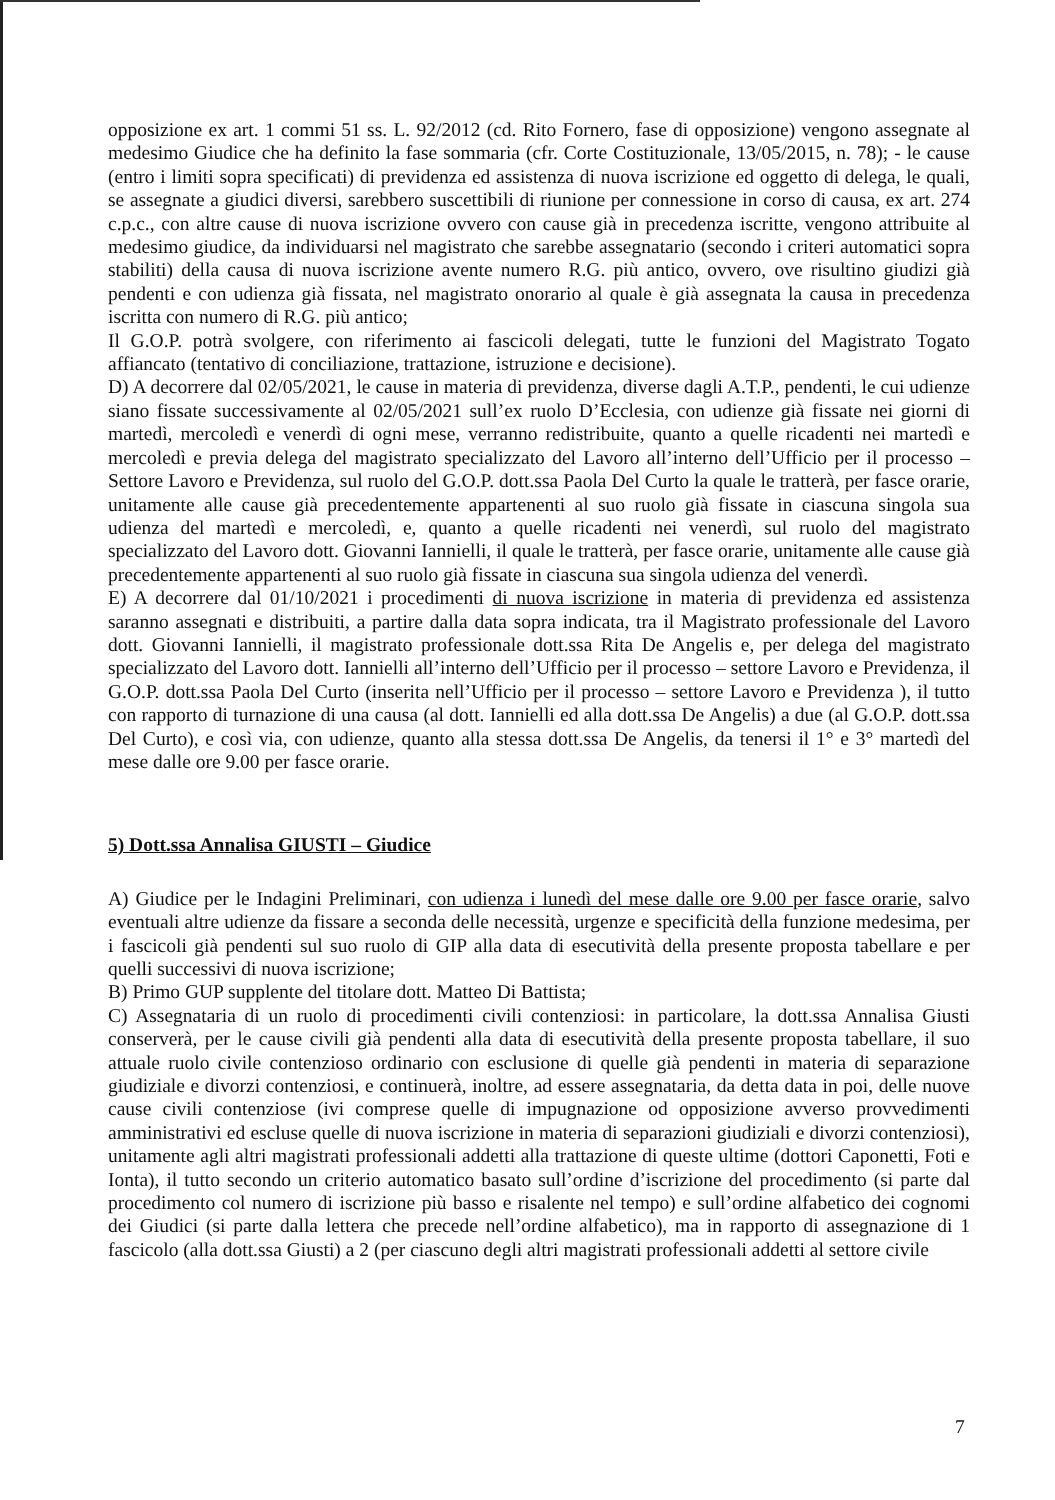opposizione ex art. 1 commi 51 ss. L. 92/2012 (cd. Rito Fornero, fase di opposizione) vengono assegnate al medesimo Giudice che ha definito la fase sommaria (cfr. Corte Costituzionale, 13/05/2015, n. 78); - le cause (entro i limiti sopra specificati) di previdenza ed assistenza di nuova iscrizione ed oggetto di delega, le quali, se assegnate a giudici diversi, sarebbero suscettibili di riunione per connessione in corso di causa, ex art. 274 c.p.c., con altre cause di nuova iscrizione ovvero con cause già in precedenza iscritte, vengono attribuite al medesimo giudice, da individuarsi nel magistrato che sarebbe assegnatario (secondo i criteri automatici sopra stabiliti) della causa di nuova iscrizione avente numero R.G. più antico, ovvero, ove risultino giudizi già pendenti e con udienza già fissata, nel magistrato onorario al quale è già assegnata la causa in precedenza iscritta con numero di R.G. più antico;
Il G.O.P. potrà svolgere, con riferimento ai fascicoli delegati, tutte le funzioni del Magistrato Togato affiancato (tentativo di conciliazione, trattazione, istruzione e decisione).
D) A decorrere dal 02/05/2021, le cause in materia di previdenza, diverse dagli A.T.P., pendenti, le cui udienze siano fissate successivamente al 02/05/2021 sull’ex ruolo D’Ecclesia, con udienze già fissate nei giorni di martedì, mercoledì e venerdì di ogni mese, verranno redistribuite, quanto a quelle ricadenti nei martedì e mercoledì e previa delega del magistrato specializzato del Lavoro all’interno dell’Ufficio per il processo – Settore Lavoro e Previdenza, sul ruolo del G.O.P. dott.ssa Paola Del Curto la quale le tratterà, per fasce orarie, unitamente alle cause già precedentemente appartenenti al suo ruolo già fissate in ciascuna singola sua udienza del martedì e mercoledì, e, quanto a quelle ricadenti nei venerdì, sul ruolo del magistrato specializzato del Lavoro dott. Giovanni Iannielli, il quale le tratterà, per fasce orarie, unitamente alle cause già precedentemente appartenenti al suo ruolo già fissate in ciascuna sua singola udienza del venerdì.
E) A decorrere dal 01/10/2021 i procedimenti di nuova iscrizione in materia di previdenza ed assistenza saranno assegnati e distribuiti, a partire dalla data sopra indicata, tra il Magistrato professionale del Lavoro dott. Giovanni Iannielli, il magistrato professionale dott.ssa Rita De Angelis e, per delega del magistrato specializzato del Lavoro dott. Iannielli all’interno dell’Ufficio per il processo – settore Lavoro e Previdenza, il G.O.P. dott.ssa Paola Del Curto (inserita nell’Ufficio per il processo – settore Lavoro e Previdenza ), il tutto con rapporto di turnazione di una causa (al dott. Iannielli ed alla dott.ssa De Angelis) a due (al G.O.P. dott.ssa Del Curto), e così via, con udienze, quanto alla stessa dott.ssa De Angelis, da tenersi il 1° e 3° martedì del mese dalle ore 9.00 per fasce orarie.
5) Dott.ssa Annalisa GIUSTI – Giudice
A) Giudice per le Indagini Preliminari, con udienza i lunedì del mese dalle ore 9.00 per fasce orarie, salvo eventuali altre udienze da fissare a seconda delle necessità, urgenze e specificità della funzione medesima, per i fascicoli già pendenti sul suo ruolo di GIP alla data di esecutività della presente proposta tabellare e per quelli successivi di nuova iscrizione;
B) Primo GUP supplente del titolare dott. Matteo Di Battista;
C) Assegnataria di un ruolo di procedimenti civili contenziosi: in particolare, la dott.ssa Annalisa Giusti conserverà, per le cause civili già pendenti alla data di esecutività della presente proposta tabellare, il suo attuale ruolo civile contenzioso ordinario con esclusione di quelle già pendenti in materia di separazione giudiziale e divorzi contenziosi, e continuerà, inoltre, ad essere assegnataria, da detta data in poi, delle nuove cause civili contenziose (ivi comprese quelle di impugnazione od opposizione avverso provvedimenti amministrativi ed escluse quelle di nuova iscrizione in materia di separazioni giudiziali e divorzi contenziosi), unitamente agli altri magistrati professionali addetti alla trattazione di queste ultime (dottori Caponetti, Foti e Ionta), il tutto secondo un criterio automatico basato sull’ordine d’iscrizione del procedimento (si parte dal procedimento col numero di iscrizione più basso e risalente nel tempo) e sull’ordine alfabetico dei cognomi dei Giudici (si parte dalla lettera che precede nell’ordine alfabetico), ma in rapporto di assegnazione di 1 fascicolo (alla dott.ssa Giusti) a 2 (per ciascuno degli altri magistrati professionali addetti al settore civile
7